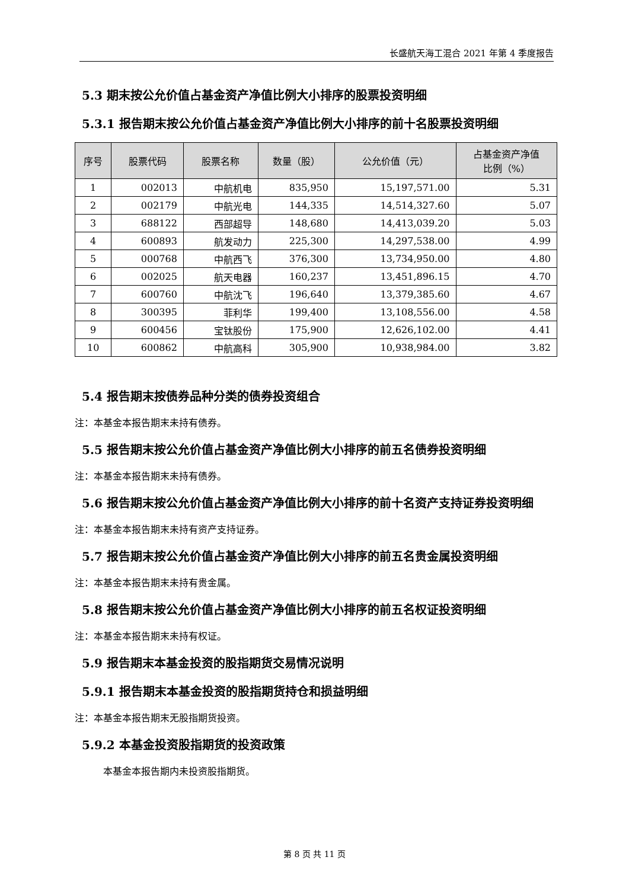长盛航天海工混合 2021 年第 4 季度报告
5.3 期末按公允价值占基金资产净值比例大小排序的股票投资明细
5.3.1 报告期末按公允价值占基金资产净值比例大小排序的前十名股票投资明细
| 序号 | 股票代码 | 股票名称 | 数量（股） | 公允价值（元） | 占基金资产净值 比例（%） |
| --- | --- | --- | --- | --- | --- |
| 1 | 002013 | 中航机电 | 835,950 | 15,197,571.00 | 5.31 |
| 2 | 002179 | 中航光电 | 144,335 | 14,514,327.60 | 5.07 |
| 3 | 688122 | 西部超导 | 148,680 | 14,413,039.20 | 5.03 |
| 4 | 600893 | 航发动力 | 225,300 | 14,297,538.00 | 4.99 |
| 5 | 000768 | 中航西飞 | 376,300 | 13,734,950.00 | 4.80 |
| 6 | 002025 | 航天电器 | 160,237 | 13,451,896.15 | 4.70 |
| 7 | 600760 | 中航沈飞 | 196,640 | 13,379,385.60 | 4.67 |
| 8 | 300395 | 菲利华 | 199,400 | 13,108,556.00 | 4.58 |
| 9 | 600456 | 宝钛股份 | 175,900 | 12,626,102.00 | 4.41 |
| 10 | 600862 | 中航高科 | 305,900 | 10,938,984.00 | 3.82 |
5.4 报告期末按债券品种分类的债券投资组合
注：本基金本报告期末未持有债券。
5.5 报告期末按公允价值占基金资产净值比例大小排序的前五名债券投资明细
注：本基金本报告期末未持有债券。
5.6 报告期末按公允价值占基金资产净值比例大小排序的前十名资产支持证券投资明细
注：本基金本报告期末未持有资产支持证券。
5.7 报告期末按公允价值占基金资产净值比例大小排序的前五名贵金属投资明细
注：本基金本报告期末未持有贵金属。
5.8 报告期末按公允价值占基金资产净值比例大小排序的前五名权证投资明细
注：本基金本报告期末未持有权证。
5.9 报告期末本基金投资的股指期货交易情况说明
5.9.1 报告期末本基金投资的股指期货持仓和损益明细
注：本基金本报告期末无股指期货投资。
5.9.2 本基金投资股指期货的投资政策
本基金本报告期内未投资股指期货。
第 8 页 共 11 页